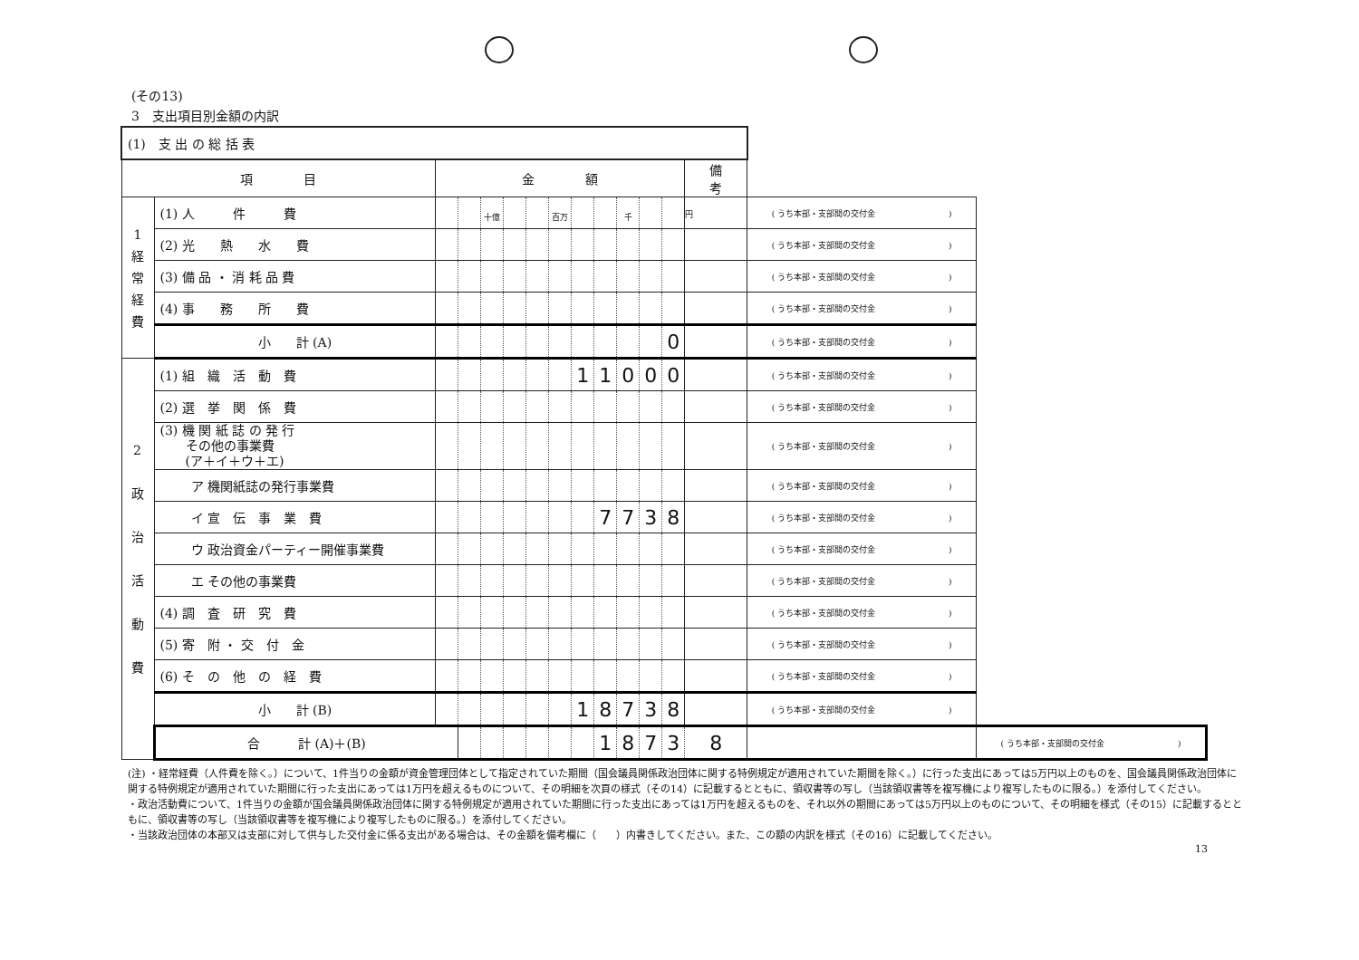(その13)
3　支出項目別金額の内訳
| (1) 支 出 の 総 括 表 | | | | | | | | | | | | | | | |
| 項 目 | | 金 額 | | | | | | | | | | | 備 考 | | |
| 1 経 常 経 費 | (1) 人 件 費 | | | 十億 | | | 百万 | | | 千 | | | 円 | ( うち本部・支部間の交付金 ) | |
| | (2) 光 熱 水 費 | | | | | | | | | | | | | ( うち本部・支部間の交付金 ) | |
| | (3) 備 品 ・ 消 耗 品 費 | | | | | | | | | | | | | ( うち本部・支部間の交付金 ) | |
| | (4) 事 務 所 費 | | | | | | | | | | | | | ( うち本部・支部間の交付金 ) | |
| | 小 計 (A) | | | | | | | | | | | 0 | | ( うち本部・支部間の交付金 ) | |
| 2 政 治 活 動 費 | (1) 組 織 活 動 費 | | | | | | | 1 | 1 | 0 | 0 | 0 | | ( うち本部・支部間の交付金 ) | |
| | (2) 選 挙 関 係 費 | | | | | | | | | | | | | ( うち本部・支部間の交付金 ) | |
| | (3) 機 関 紙 誌 の 発 行 その他の事業費 (ア＋イ＋ウ＋エ) | | | | | | | | | | | | | ( うち本部・支部間の交付金 ) | |
| | ア 機関紙誌の発行事業費 | | | | | | | | | | | | | ( うち本部・支部間の交付金 ) | |
| | イ 宣 伝 事 業 費 | | | | | | | | 7 | 7 | 3 | 8 | | ( うち本部・支部間の交付金 ) | |
| | ウ 政治資金パーティー開催事業費 | | | | | | | | | | | | | ( うち本部・支部間の交付金 ) | |
| | エ その他の事業費 | | | | | | | | | | | | | ( うち本部・支部間の交付金 ) | |
| | (4) 調 査 研 究 費 | | | | | | | | | | | | | ( うち本部・支部間の交付金 ) | |
| | (5) 寄 附 ・ 交 付 金 | | | | | | | | | | | | | ( うち本部・支部間の交付金 ) | |
| | (6) そ の 他 の 経 費 | | | | | | | | | | | | | ( うち本部・支部間の交付金 ) | |
| | 小 計 (B) | | | | | | | 1 | 8 | 7 | 3 | 8 | | ( うち本部・支部間の交付金 ) | |
| | 合 計 (A)＋(B) | | | | | | | | 1 | 8 | 7 | 3 | 8 | | ( うち本部・支部間の交付金 ) |
(注) ・経常経費（人件費を除く。）について、1件当りの金額が資金管理団体として指定されていた期間（国会議員関係政治団体に関する特例規定が適用されていた期間を除く。）に行った支出にあっては5万円以上のものを、国会議員関係政治団体に関する特例規定が適用されていた期間に行った支出にあっては1万円を超えるものについて、その明細を次頁の様式（その14）に記載するとともに、領収書等の写し（当該領収書等を複写機により複写したものに限る。）を添付してください。
・政治活動費について、1件当りの金額が国会議員関係政治団体に関する特例規定が適用されていた期間に行った支出にあっては1万円を超えるものを、それ以外の期間にあっては5万円以上のものについて、その明細を様式（その15）に記載するとともに、領収書等の写し（当該領収書等を複写機により複写したものに限る。）を添付してください。
・当該政治団体の本部又は支部に対して供与した交付金に係る支出がある場合は、その金額を備考欄に（　　）内書きしてください。また、この額の内訳を様式（その16）に記載してください。
13